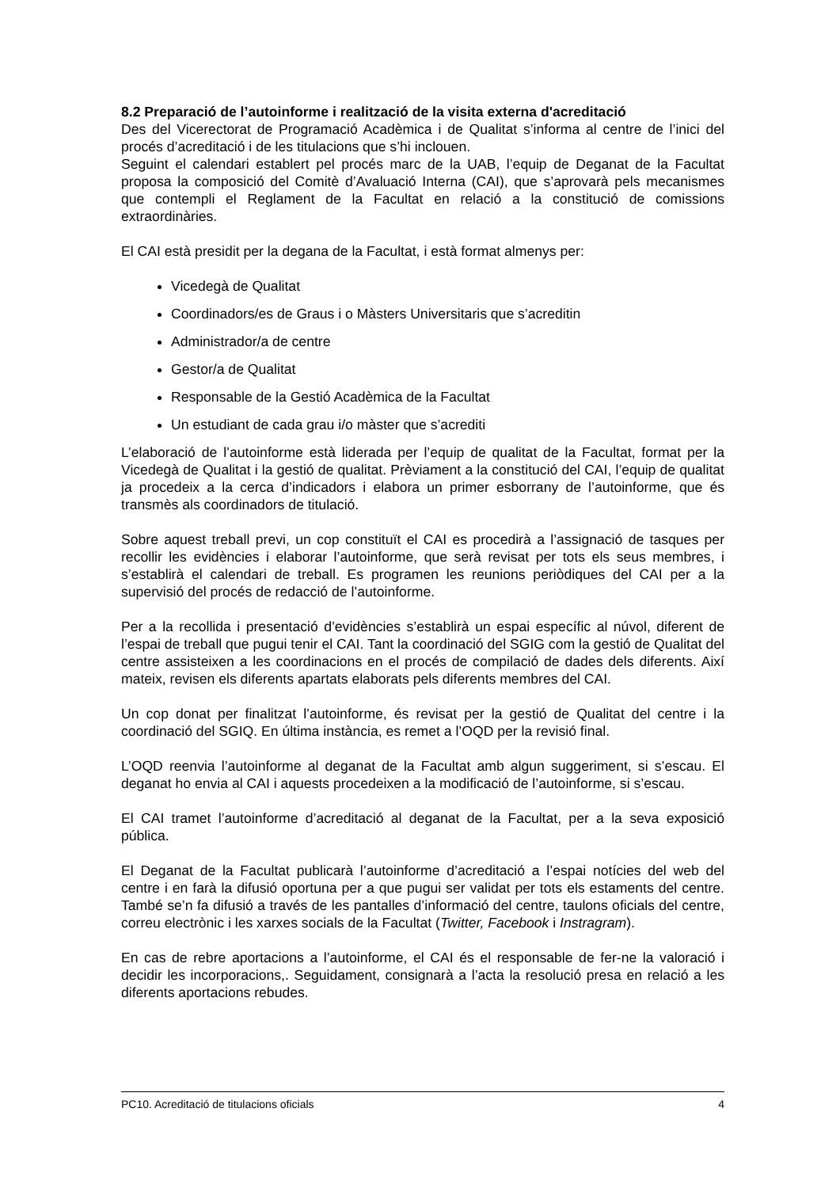8.2 Preparació de l’autoinforme i realització de la visita externa d'acreditació
Des del Vicerectorat de Programació Acadèmica i de Qualitat s’informa al centre de l’inici del procés d’acreditació i de les titulacions que s’hi inclouen.
Seguint el calendari establert pel procés marc de la UAB, l’equip de Deganat de la Facultat proposa la composició del Comitè d’Avaluació Interna (CAI), que s’aprovarà pels mecanismes que contempli el Reglament de la Facultat en relació a la constitució de comissions extraordinàries.
El CAI està presidit per la degana de la Facultat, i està format almenys per:
Vicedegà de Qualitat
Coordinadors/es de Graus i o Màsters Universitaris que s’acreditin
Administrador/a de centre
Gestor/a de Qualitat
Responsable de la Gestió Acadèmica de la Facultat
Un estudiant de cada grau i/o màster que s’acrediti
L’elaboració de l’autoinforme està liderada per l’equip de qualitat de la Facultat, format per la Vicedegà de Qualitat i la gestió de qualitat. Prèviament a la constitució del CAI, l’equip de qualitat ja procedeix a la cerca d’indicadors i elabora un primer esborrany de l’autoinforme, que és transmès als coordinadors de titulació.
Sobre aquest treball previ, un cop constituït el CAI es procedirà a l’assignació de tasques per recollir les evidències i elaborar l’autoinforme, que serà revisat per tots els seus membres, i s’establirà el calendari de treball. Es programen les reunions periòdiques del CAI per a la supervisió del procés de redacció de l’autoinforme.
Per a la recollida i presentació d’evidències s’establirà un espai específic al núvol, diferent de l’espai de treball que pugui tenir el CAI. Tant la coordinació del SGIG com la gestió de Qualitat del centre assisteixen a les coordinacions en el procés de compilació de dades dels diferents. Així mateix, revisen els diferents apartats elaborats pels diferents membres del CAI.
Un cop donat per finalitzat l’autoinforme, és revisat per la gestió de Qualitat del centre i la coordinació del SGIQ. En última instància, es remet a l’OQD per la revisió final.
L’OQD reenvia l’autoinforme al deganat de la Facultat amb algun suggeriment, si s’escau. El deganat ho envia al CAI i aquests procedeixen a la modificació de l’autoinforme, si s’escau.
El CAI tramet l’autoinforme d’acreditació al deganat de la Facultat, per a la seva exposició pública.
El Deganat de la Facultat publicarà l’autoinforme d’acreditació a l’espai notícies del web del centre i en farà la difusió oportuna per a que pugui ser validat per tots els estaments del centre. També se’n fa difusió a través de les pantalles d’informació del centre, taulons oficials del centre, correu electrònic i les xarxes socials de la Facultat (Twitter, Facebook i Instragram).
En cas de rebre aportacions a l’autoinforme, el CAI és el responsable de fer-ne la valoració i decidir les incorporacions,. Seguidament, consignarà a l’acta la resolució presa en relació a les diferents aportacions rebudes.
PC10. Acreditació de titulacions oficials 4